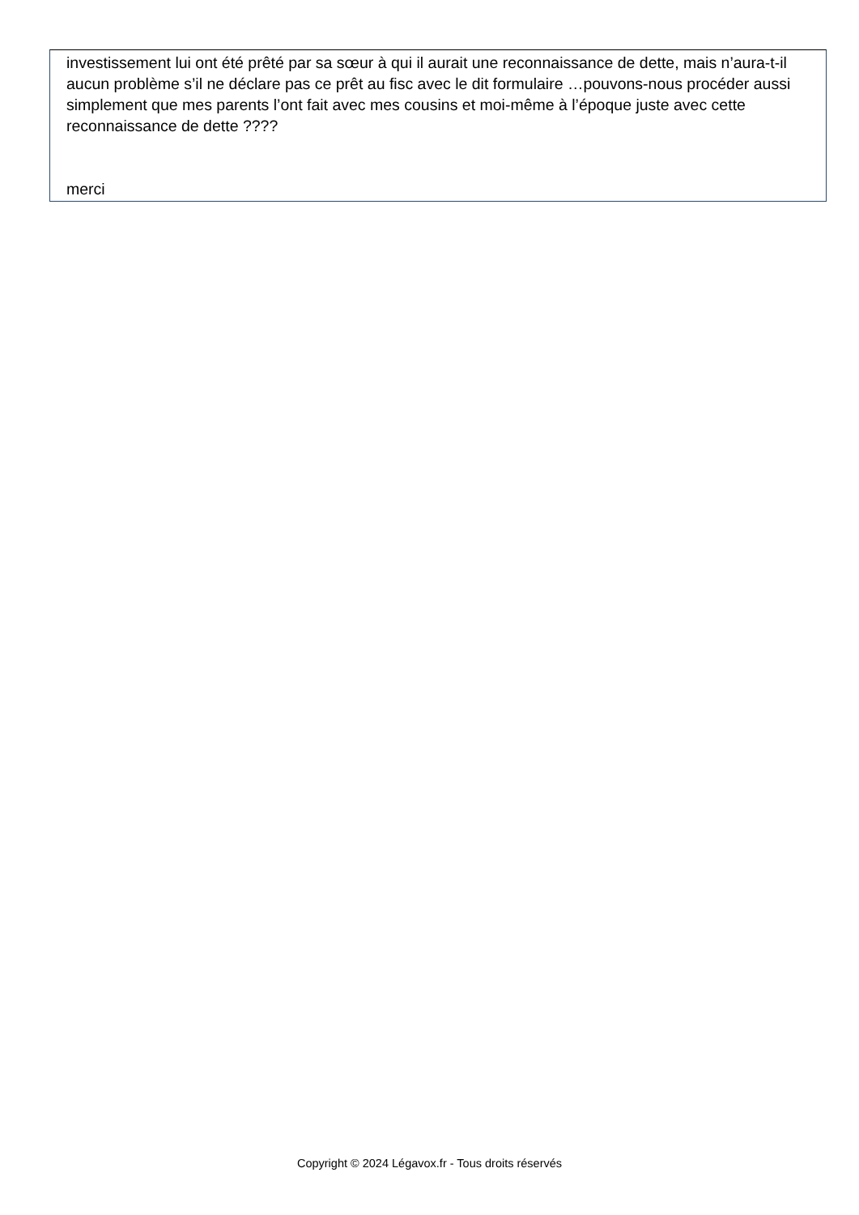investissement lui ont été prêté par sa sœur à qui il aurait une reconnaissance de dette, mais n’aura-t-il aucun problème s’il ne déclare pas ce prêt au fisc avec le dit formulaire …pouvons-nous procéder aussi simplement que mes parents l’ont fait avec mes cousins et moi-même à l’époque juste avec cette reconnaissance de dette ????
merci
Copyright © 2024 Légavox.fr - Tous droits réservés